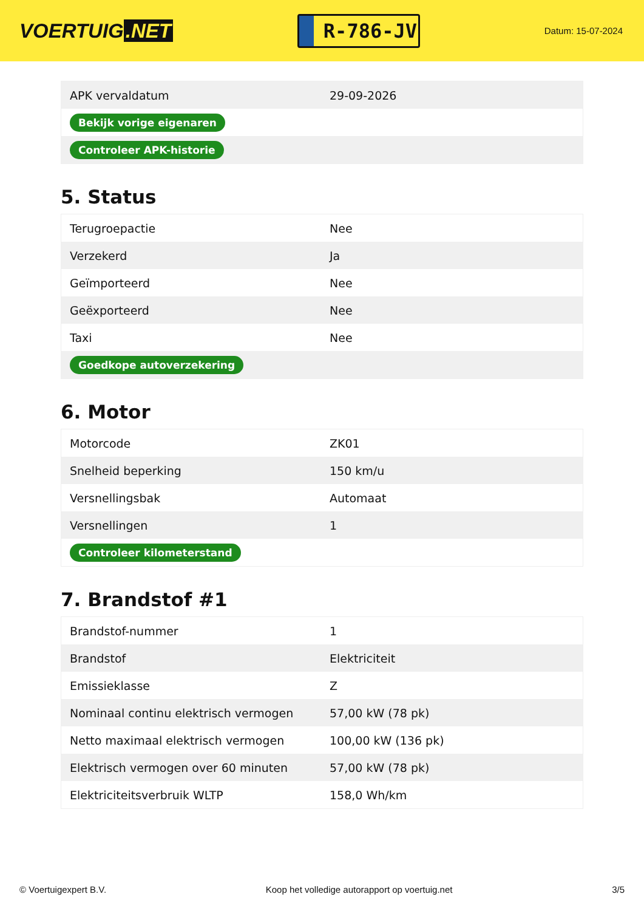VOERTUIG.NET
R-786-JV
Datum: 15-07-2024
| APK vervaldatum | 29-09-2026 |
| Bekijk vorige eigenaren | |
| Controleer APK-historie | |
5. Status
| Terugroepactie | Nee |
| Verzekerd | Ja |
| Geïmporteerd | Nee |
| Geëxporteerd | Nee |
| Taxi | Nee |
| Goedkope autoverzekering | |
6. Motor
| Motorcode | ZK01 |
| Snelheid beperking | 150 km/u |
| Versnellingsbak | Automaat |
| Versnellingen | 1 |
| Controleer kilometerstand | |
7. Brandstof #1
| Brandstof-nummer | 1 |
| Brandstof | Elektriciteit |
| Emissieklasse | Z |
| Nominaal continu elektrisch vermogen | 57,00 kW (78 pk) |
| Netto maximaal elektrisch vermogen | 100,00 kW (136 pk) |
| Elektrisch vermogen over 60 minuten | 57,00 kW (78 pk) |
| Elektriciteitsverbruik WLTP | 158,0 Wh/km |
© Voertuigexpert B.V. Koop het volledige autorapport op voertuig.net 3/5